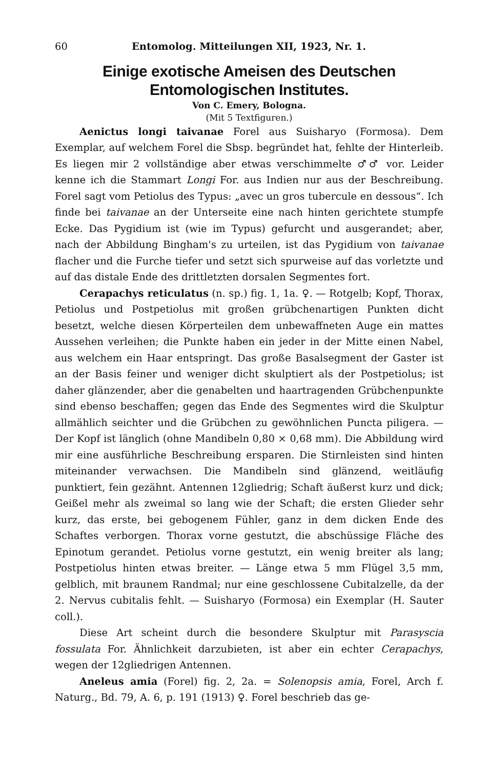60 Entomolog. Mitteilungen XII, 1923, Nr. 1.
Einige exotische Ameisen des Deutschen Entomologischen Institutes.
Von C. Emery, Bologna.
(Mit 5 Textfiguren.)
Aenictus longi taivanae Forel aus Suisharyo (Formosa). Dem Exemplar, auf welchem Forel die Sbsp. begründet hat, fehlte der Hinterleib. Es liegen mir 2 vollständige aber etwas verschimmelte ♂♂ vor. Leider kenne ich die Stammart Longi For. aus Indien nur aus der Beschreibung. Forel sagt vom Petiolus des Typus: „avec un gros tubercule en dessous“. Ich finde bei taivanae an der Unterseite eine nach hinten gerichtete stumpfe Ecke. Das Pygidium ist (wie im Typus) gefurcht und ausgerandet; aber, nach der Abbildung Bingham's zu urteilen, ist das Pygidium von taivanae flacher und die Furche tiefer und setzt sich spurweise auf das vorletzte und auf das distale Ende des drittletzten dorsalen Segmentes fort.
Cerapachys reticulatus (n. sp.) fig. 1, 1a. ♀. — Rotgelb; Kopf, Thorax, Petiolus und Postpetiolus mit großen grübchenartigen Punkten dicht besetzt, welche diesen Körperteilen dem unbewaffneten Auge ein mattes Aussehen verleihen; die Punkte haben ein jeder in der Mitte einen Nabel, aus welchem ein Haar entspringt. Das große Basalsegment der Gaster ist an der Basis feiner und weniger dicht skulptiert als der Postpetiolus; ist daher glänzender, aber die genabelten und haartragenden Grübchenpunkte sind ebenso beschaffen; gegen das Ende des Segmentes wird die Skulptur allmählich seichter und die Grübchen zu gewöhnlichen Puncta piligera. — Der Kopf ist länglich (ohne Mandibeln 0,80 × 0,68 mm). Die Abbildung wird mir eine ausführliche Beschreibung ersparen. Die Stirnleisten sind hinten miteinander verwachsen. Die Mandibeln sind glänzend, weitläufig punktiert, fein gezähnt. Antennen 12gliedrig; Schaft äußerst kurz und dick; Geißel mehr als zweimal so lang wie der Schaft; die ersten Glieder sehr kurz, das erste, bei gebogenem Fühler, ganz in dem dicken Ende des Schaftes verborgen. Thorax vorne gestutzt, die abschüssige Fläche des Epinotum gerandet. Petiolus vorne gestutzt, ein wenig breiter als lang; Postpetiolus hinten etwas breiter. — Länge etwa 5 mm Flügel 3,5 mm, gelblich, mit braunem Randmal; nur eine geschlossene Cubitalzelle, da der 2. Nervus cubitalis fehlt. — Suisharyo (Formosa) ein Exemplar (H. Sauter coll.).
Diese Art scheint durch die besondere Skulptur mit Parasyscia fossulata For. Ähnlichkeit darzubieten, ist aber ein echter Cerapachys, wegen der 12gliedrigen Antennen.
Aneleus amia (Forel) fig. 2, 2a. = Solenopsis amia, Forel, Arch f. Naturg., Bd. 79, A. 6, p. 191 (1913) ♀. Forel beschrieb das ge-